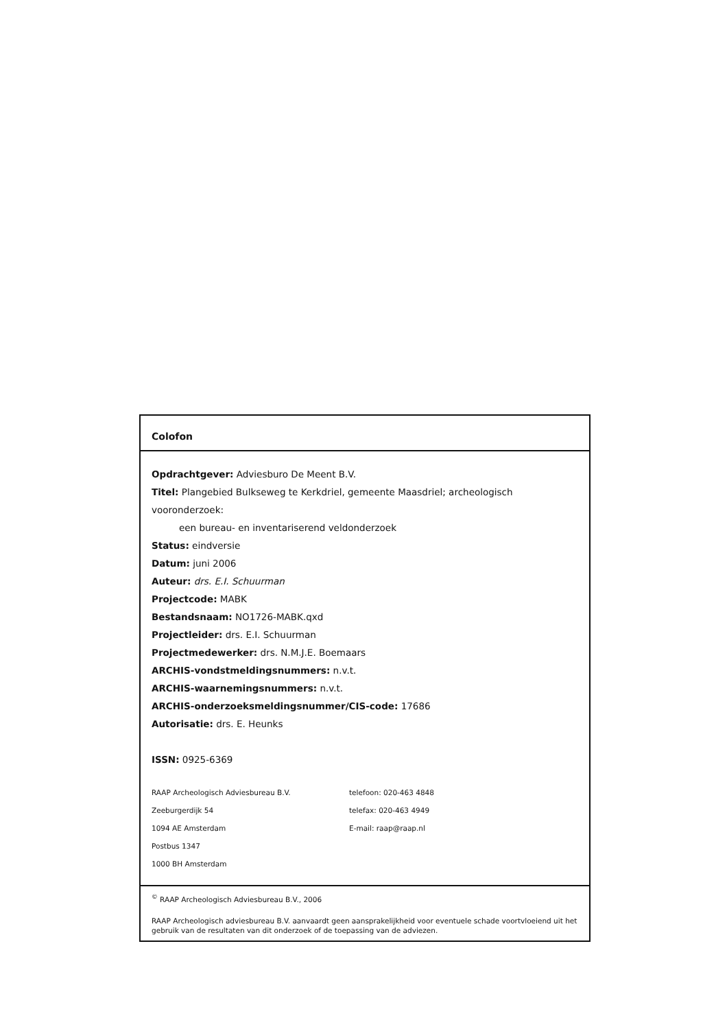Colofon
Opdrachtgever: Adviesburo De Meent B.V.
Titel: Plangebied Bulkseweg te Kerkdriel, gemeente Maasdriel; archeologisch vooronderzoek:
een bureau- en inventariserend veldonderzoek
Status: eindversie
Datum: juni 2006
Auteur: drs. E.I. Schuurman
Projectcode: MABK
Bestandsnaam: NO1726-MABK.qxd
Projectleider: drs. E.I. Schuurman
Projectmedewerker: drs. N.M.J.E. Boemaars
ARCHIS-vondstmeldingsnummers: n.v.t.
ARCHIS-waarnemingsnummers: n.v.t.
ARCHIS-onderzoeksmeldingsnummer/CIS-code: 17686
Autorisatie: drs. E. Heunks
ISSN: 0925-6369
RAAP Archeologisch Adviesbureau B.V.
Zeeburgerdijk 54
1094 AE Amsterdam
Postbus 1347
1000 BH Amsterdam
telefoon: 020-463 4848
telefax: 020-463 4949
E-mail: raap@raap.nl
<sup>©</sup> RAAP Archeologisch Adviesbureau B.V., 2006
RAAP Archeologisch adviesbureau B.V. aanvaardt geen aansprakelijkheid voor eventuele schade voortvloeiend uit het gebruik van de resultaten van dit onderzoek of de toepassing van de adviezen.